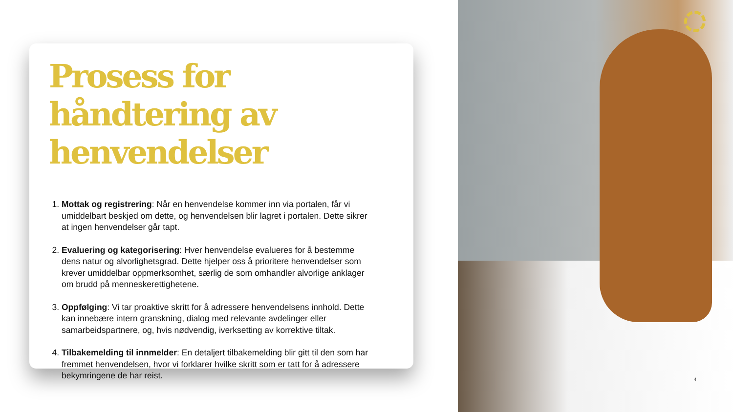Prosess for håndtering av henvendelser
1. Mottak og registrering: Når en henvendelse kommer inn via portalen, får vi umiddelbart beskjed om dette, og henvendelsen blir lagret i portalen. Dette sikrer at ingen henvendelser går tapt.
2. Evaluering og kategorisering: Hver henvendelse evalueres for å bestemme dens natur og alvorlighetsgrad. Dette hjelper oss å prioritere henvendelser som krever umiddelbar oppmerksomhet, særlig de som omhandler alvorlige anklager om brudd på menneskerettighetene.
3. Oppfølging: Vi tar proaktive skritt for å adressere henvendelsens innhold. Dette kan innebære intern granskning, dialog med relevante avdelinger eller samarbeidspartnere, og, hvis nødvendig, iverksetting av korrektive tiltak.
4. Tilbakemelding til innmelder: En detaljert tilbakemelding blir gitt til den som har fremmet henvendelsen, hvor vi forklarer hvilke skritt som er tatt for å adressere bekymringene de har reist.
4